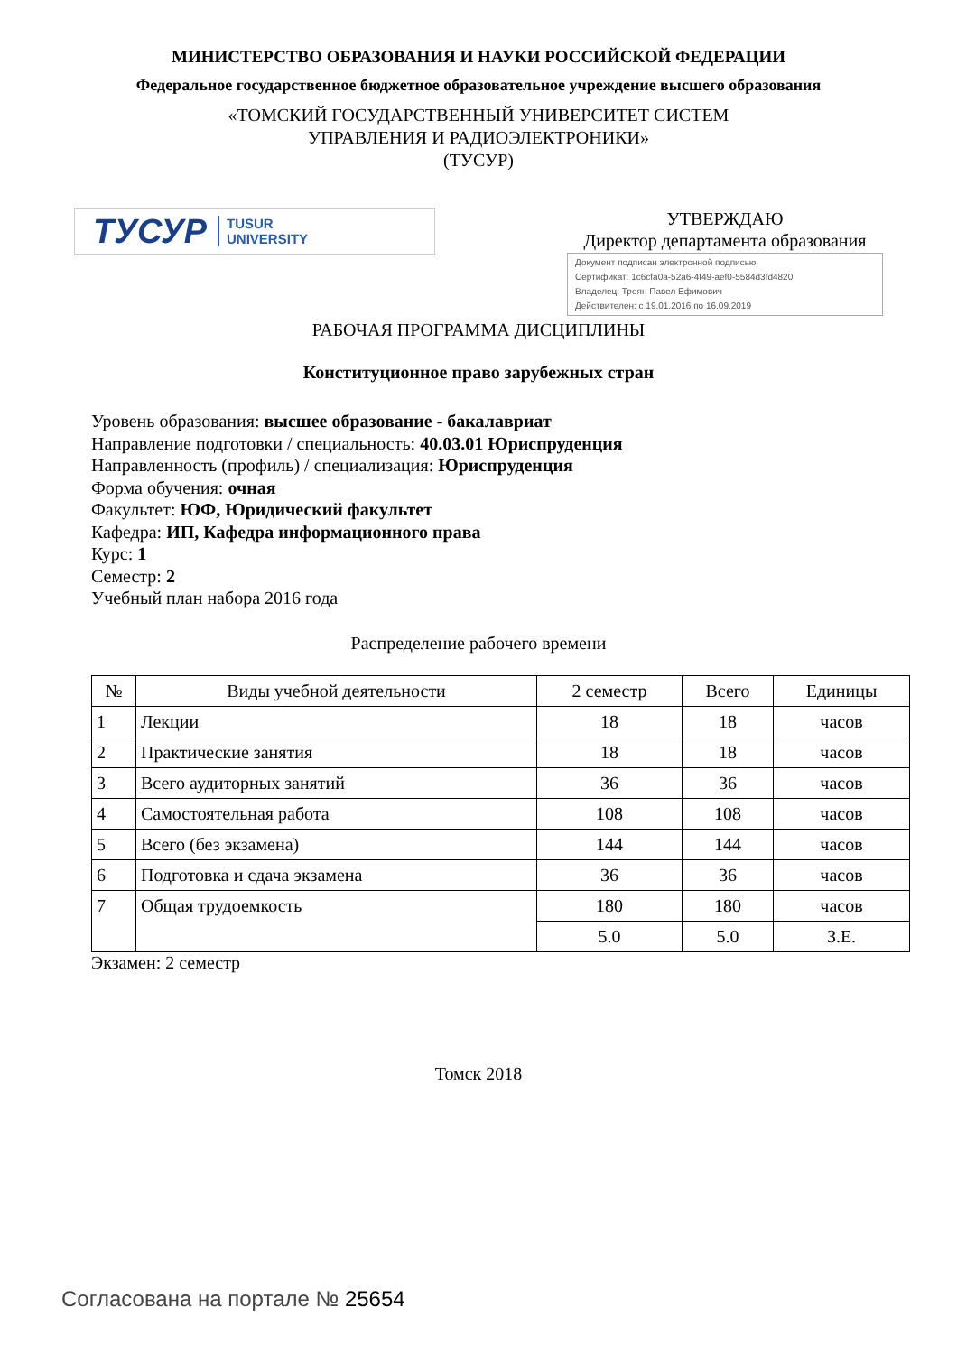МИНИСТЕРСТВО ОБРАЗОВАНИЯ И НАУКИ РОССИЙСКОЙ ФЕДЕРАЦИИ
Федеральное государственное бюджетное образовательное учреждение высшего образования
«ТОМСКИЙ ГОСУДАРСТВЕННЫЙ УНИВЕРСИТЕТ СИСТЕМ
УПРАВЛЕНИЯ И РАДИОЭЛЕКТРОНИКИ»
(ТУСУР)
ТУСУР TUSUR
UNIVERSITY
УТВЕРЖДАЮ
Директор департамента образования
Документ подписан электронной подписью
Сертификат: 1c6cfa0a-52a6-4f49-aef0-5584d3fd4820
Владелец: Троян Павел Ефимович
Действителен: с 19.01.2016 по 16.09.2019
РАБОЧАЯ ПРОГРАММА ДИСЦИПЛИНЫ
Конституционное право зарубежных стран
Уровень образования: высшее образование - бакалавриат
Направление подготовки / специальность: 40.03.01 Юриспруденция
Направленность (профиль) / специализация: Юриспруденция
Форма обучения: очная
Факультет: ЮФ, Юридический факультет
Кафедра: ИП, Кафедра информационного права
Курс: 1
Семестр: 2
Учебный план набора 2016 года
Распределение рабочего времени
| № | Виды учебной деятельности | 2 семестр | Всего | Единицы |
| --- | --- | --- | --- | --- |
| 1 | Лекции | 18 | 18 | часов |
| 2 | Практические занятия | 18 | 18 | часов |
| 3 | Всего аудиторных занятий | 36 | 36 | часов |
| 4 | Самостоятельная работа | 108 | 108 | часов |
| 5 | Всего (без экзамена) | 144 | 144 | часов |
| 6 | Подготовка и сдача экзамена | 36 | 36 | часов |
| 7 | Общая трудоемкость | 180 | 180 | часов |
| | | 5.0 | 5.0 | З.Е. |
Экзамен: 2 семестр
Томск 2018
Согласована на портале № 25654